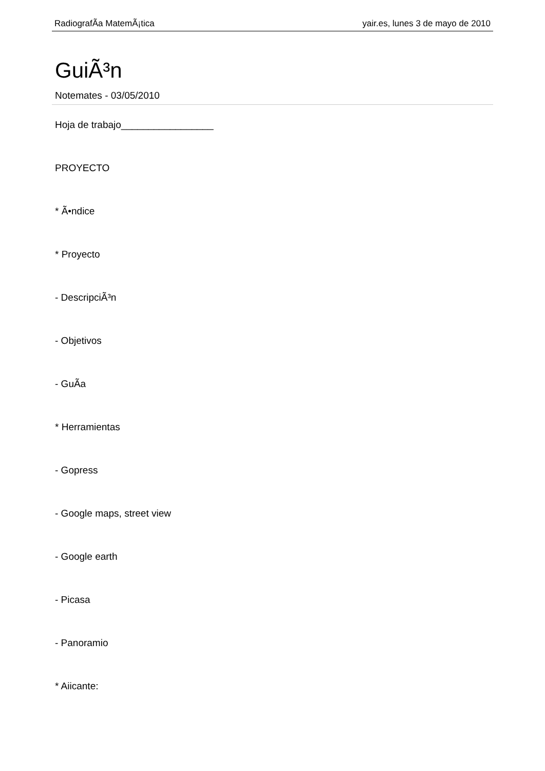RadiografÃ­a MatemÃ¡tica yair.es, lunes 3 de mayo de 2010
GuiÃ³n
Notemates - 03/05/2010
Hoja de trabajo_________________
PROYECTO
* Ã•ndice
* Proyecto
- DescripciÃ³n
- Objetivos
- GuÃ­a
* Herramientas
- Gopress
- Google maps, street view
- Google earth
- Picasa
- Panoramio
* Aiicante: